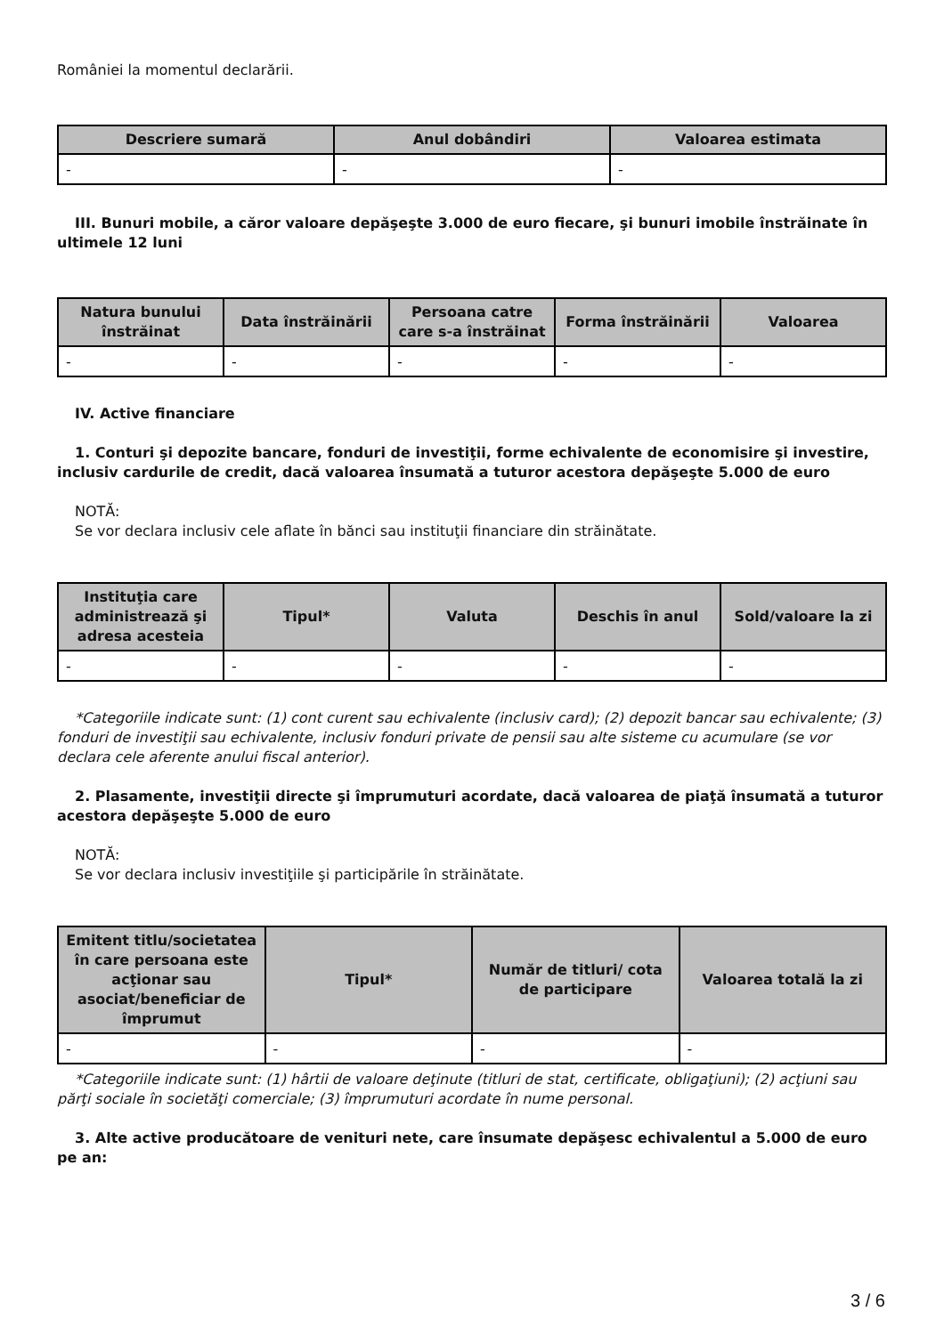României la momentul declarării.
| Descriere sumară | Anul dobândiri | Valoarea estimata |
| --- | --- | --- |
| - | - | - |
III. Bunuri mobile, a căror valoare depăşeşte 3.000 de euro fiecare, şi bunuri imobile înstrăinate în ultimele 12 luni
| Natura bunului înstrăinat | Data înstrăinării | Persoana catre care s-a înstrăinat | Forma înstrăinării | Valoarea |
| --- | --- | --- | --- | --- |
| - | - | - | - | - |
IV. Active financiare
1. Conturi şi depozite bancare, fonduri de investiţii, forme echivalente de economisire şi investire, inclusiv cardurile de credit, dacă valoarea însumată a tuturor acestora depăşeşte 5.000 de euro
NOTĂ:
Se vor declara inclusiv cele aflate în bănci sau instituţii financiare din străinătate.
| Instituţia care administrează şi adresa acesteia | Tipul* | Valuta | Deschis în anul | Sold/valoare la zi |
| --- | --- | --- | --- | --- |
| - | - | - | - | - |
*Categoriile indicate sunt: (1) cont curent sau echivalente (inclusiv card); (2) depozit bancar sau echivalente; (3) fonduri de investiţii sau echivalente, inclusiv fonduri private de pensii sau alte sisteme cu acumulare (se vor declara cele aferente anului fiscal anterior).
2. Plasamente, investiţii directe şi împrumuturi acordate, dacă valoarea de piaţă însumată a tuturor acestora depăşeşte 5.000 de euro
NOTĂ:
Se vor declara inclusiv investiţiile şi participările în străinătate.
| Emitent titlu/societatea în care persoana este acţionar sau asociat/beneficiar de împrumut | Tipul* | Număr de titluri/ cota de participare | Valoarea totală la zi |
| --- | --- | --- | --- |
| - | - | - | - |
*Categoriile indicate sunt: (1) hârtii de valoare deţinute (titluri de stat, certificate, obligaţiuni); (2) acţiuni sau părţi sociale în societăţi comerciale; (3) împrumuturi acordate în nume personal.
3. Alte active producătoare de venituri nete, care însumate depăşesc echivalentul a 5.000 de euro pe an:
3 / 6